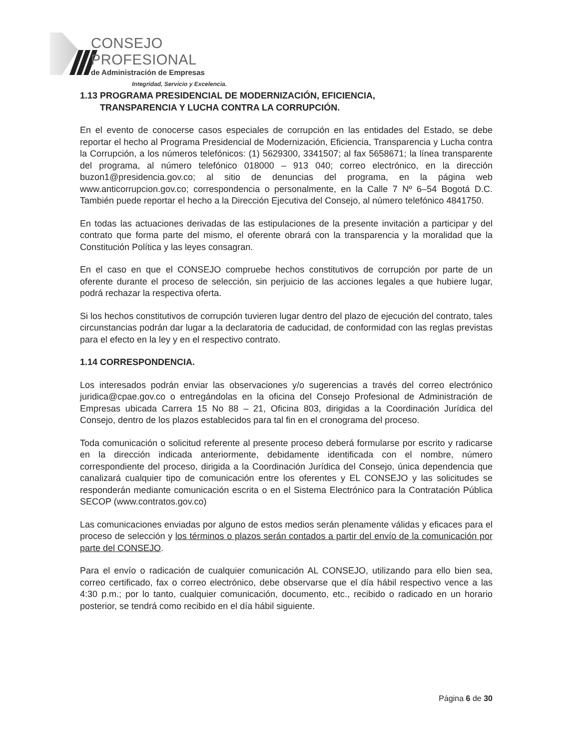CONSEJO PROFESIONAL
de Administración de Empresas
Integridad, Servicio y Excelencia.
1.13 PROGRAMA PRESIDENCIAL DE MODERNIZACIÓN, EFICIENCIA,
TRANSPARENCIA Y LUCHA CONTRA LA CORRUPCIÓN.
En el evento de conocerse casos especiales de corrupción en las entidades del Estado, se debe reportar el hecho al Programa Presidencial de Modernización, Eficiencia, Transparencia y Lucha contra la Corrupción, a los números telefónicos: (1) 5629300, 3341507; al fax 5658671; la línea transparente del programa, al número telefónico 018000 – 913 040; correo electrónico, en la dirección buzon1@presidencia.gov.co; al sitio de denuncias del programa, en la página web www.anticorrupcion.gov.co; correspondencia o personalmente, en la Calle 7 Nº 6–54 Bogotá D.C. También puede reportar el hecho a la Dirección Ejecutiva del Consejo, al número telefónico 4841750.
En todas las actuaciones derivadas de las estipulaciones de la presente invitación a participar y del contrato que forma parte del mismo, el oferente obrará con la transparencia y la moralidad que la Constitución Política y las leyes consagran.
En el caso en que el CONSEJO compruebe hechos constitutivos de corrupción por parte de un oferente durante el proceso de selección, sin perjuicio de las acciones legales a que hubiere lugar, podrá rechazar la respectiva oferta.
Si los hechos constitutivos de corrupción tuvieren lugar dentro del plazo de ejecución del contrato, tales circunstancias podrán dar lugar a la declaratoria de caducidad, de conformidad con las reglas previstas para el efecto en la ley y en el respectivo contrato.
1.14 CORRESPONDENCIA.
Los interesados podrán enviar las observaciones y/o sugerencias a través del correo electrónico juridica@cpae.gov.co o entregándolas en la oficina del Consejo Profesional de Administración de Empresas ubicada Carrera 15 No 88 – 21, Oficina 803, dirigidas a la Coordinación Jurídica del Consejo, dentro de los plazos establecidos para tal fin en el cronograma del proceso.
Toda comunicación o solicitud referente al presente proceso deberá formularse por escrito y radicarse en la dirección indicada anteriormente, debidamente identificada con el nombre, número correspondiente del proceso, dirigida a la Coordinación Jurídica del Consejo, única dependencia que canalizará cualquier tipo de comunicación entre los oferentes y EL CONSEJO y las solicitudes se responderán mediante comunicación escrita o en el Sistema Electrónico para la Contratación Pública SECOP (www.contratos.gov.co)
Las comunicaciones enviadas por alguno de estos medios serán plenamente válidas y eficaces para el proceso de selección y los términos o plazos serán contados a partir del envío de la comunicación por parte del CONSEJO.
Para el envío o radicación de cualquier comunicación AL CONSEJO, utilizando para ello bien sea, correo certificado, fax o correo electrónico, debe observarse que el día hábil respectivo vence a las 4:30 p.m.; por lo tanto, cualquier comunicación, documento, etc., recibido o radicado en un horario posterior, se tendrá como recibido en el día hábil siguiente.
Página 6 de 30